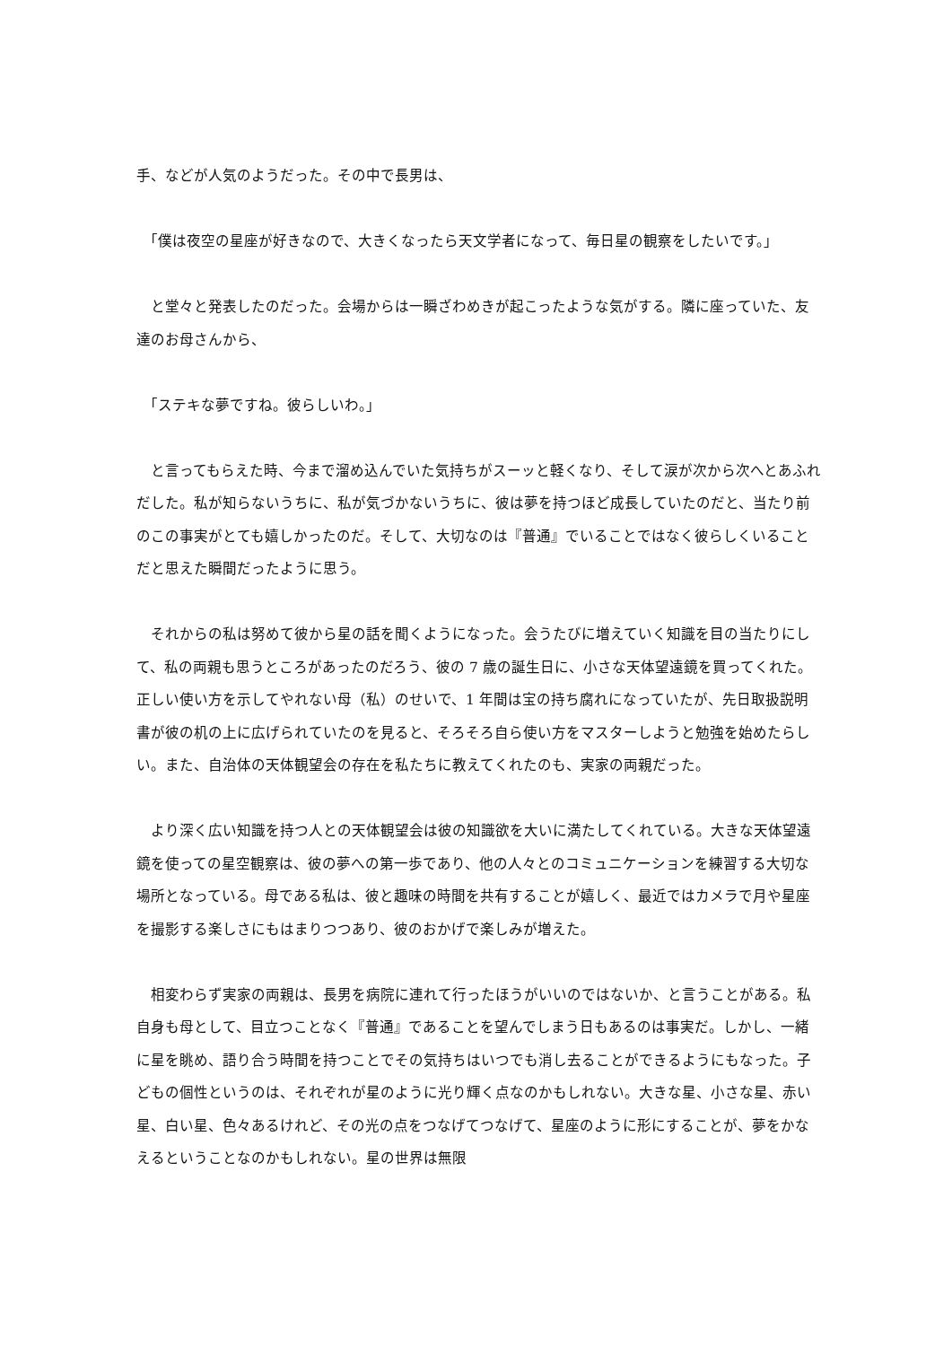手、などが人気のようだった。その中で長男は、
　「僕は夜空の星座が好きなので、大きくなったら天文学者になって、毎日星の観察をしたいです。」
　と堂々と発表したのだった。会場からは一瞬ざわめきが起こったような気がする。隣に座っていた、友達のお母さんから、
　「ステキな夢ですね。彼らしいわ。」
　と言ってもらえた時、今まで溜め込んでいた気持ちがスーッと軽くなり、そして涙が次から次へとあふれだした。私が知らないうちに、私が気づかないうちに、彼は夢を持つほど成長していたのだと、当たり前のこの事実がとても嬉しかったのだ。そして、大切なのは『普通』でいることではなく彼らしくいることだと思えた瞬間だったように思う。
　それからの私は努めて彼から星の話を聞くようになった。会うたびに増えていく知識を目の当たりにして、私の両親も思うところがあったのだろう、彼の 7 歳の誕生日に、小さな天体望遠鏡を買ってくれた。正しい使い方を示してやれない母（私）のせいで、1 年間は宝の持ち腐れになっていたが、先日取扱説明書が彼の机の上に広げられていたのを見ると、そろそろ自ら使い方をマスターしようと勉強を始めたらしい。また、自治体の天体観望会の存在を私たちに教えてくれたのも、実家の両親だった。
　より深く広い知識を持つ人との天体観望会は彼の知識欲を大いに満たしてくれている。大きな天体望遠鏡を使っての星空観察は、彼の夢への第一歩であり、他の人々とのコミュニケーションを練習する大切な場所となっている。母である私は、彼と趣味の時間を共有することが嬉しく、最近ではカメラで月や星座を撮影する楽しさにもはまりつつあり、彼のおかげで楽しみが増えた。
　相変わらず実家の両親は、長男を病院に連れて行ったほうがいいのではないか、と言うことがある。私自身も母として、目立つことなく『普通』であることを望んでしまう日もあるのは事実だ。しかし、一緒に星を眺め、語り合う時間を持つことでその気持ちはいつでも消し去ることができるようにもなった。子どもの個性というのは、それぞれが星のように光り輝く点なのかもしれない。大きな星、小さな星、赤い星、白い星、色々あるけれど、その光の点をつなげてつなげて、星座のように形にすることが、夢をかなえるということなのかもしれない。星の世界は無限